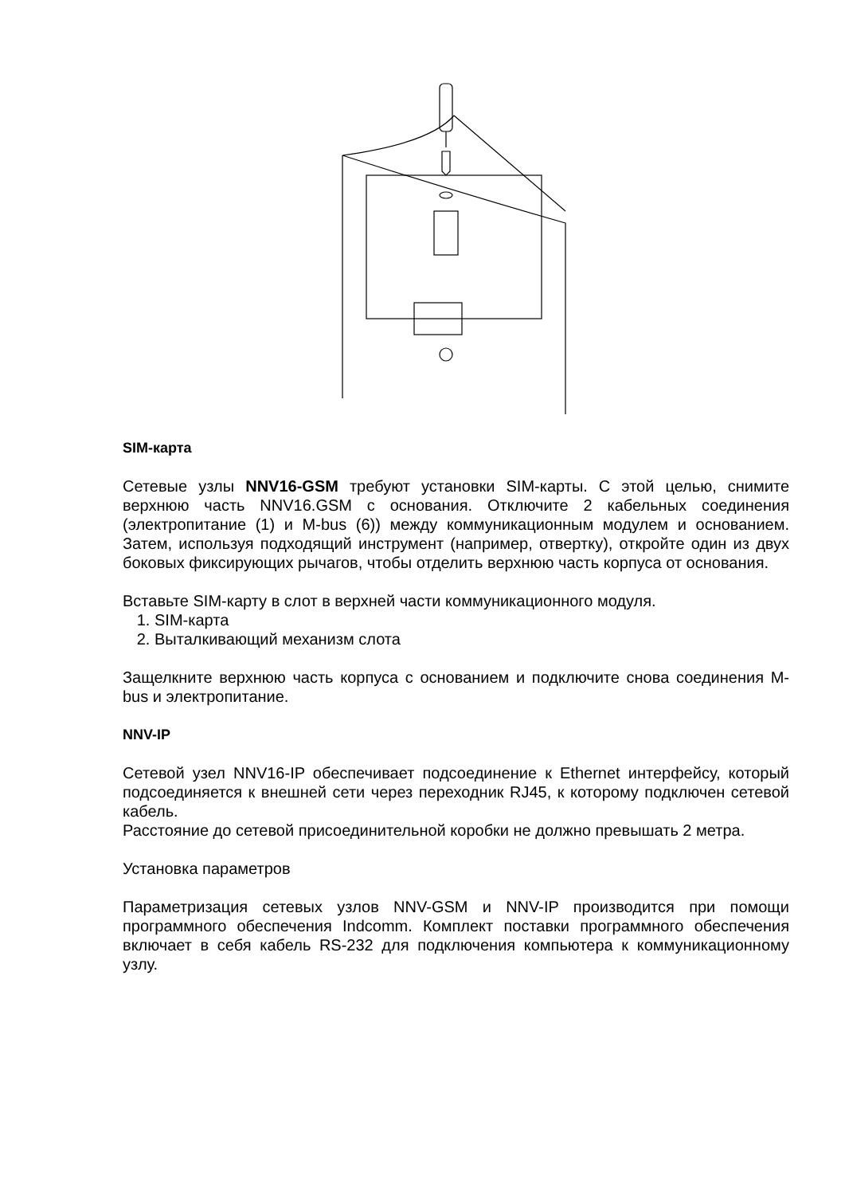SIM-карта
Сетевые узлы NNV16-GSM требуют установки SIM-карты. С этой целью, снимите верхнюю часть NNV16.GSM с основания. Отключите 2 кабельных соединения (электропитание (1) и M-bus (6)) между коммуникационным модулем и основанием. Затем, используя подходящий инструмент (например, отвертку), откройте один из двух боковых фиксирующих рычагов, чтобы отделить верхнюю часть корпуса от основания.
Вставьте SIM-карту в слот в верхней части коммуникационного модуля.
1. SIM-карта
2. Выталкивающий механизм слота
Защелкните верхнюю часть корпуса с основанием и подключите снова соединения M-bus и электропитание.
NNV-IP
Сетевой узел NNV16-IP обеспечивает подсоединение к Ethernet интерфейсу, который подсоединяется к внешней сети через переходник RJ45, к которому подключен сетевой кабель.
Расстояние до сетевой присоединительной коробки не должно превышать 2 метра.
Установка параметров
Параметризация сетевых узлов NNV-GSM и NNV-IP производится при помощи программного обеспечения Indcomm. Комплект поставки программного обеспечения включает в себя кабель RS-232 для подключения компьютера к коммуникационному узлу.